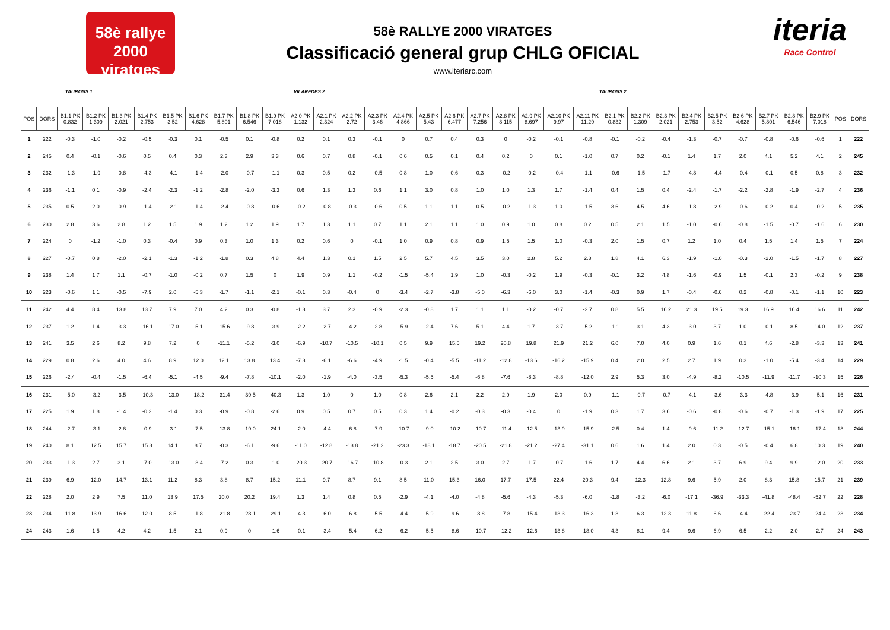58è rallye
2000 viratges
58è RALLYE 2000 VIRATGES
Classificació general grup CHLG OFICIAL
www.iteriarc.com
iteria
Race Control
TAURONS 1 VILAREDES 2 TAURONS 2
| POS | DORS | B1.1 PK 0.832 | B1.2 PK 1.309 | B1.3 PK 2.021 | B1.4 PK 2.753 | B1.5 PK 3.52 | B1.6 PK 4.628 | B1.7 PK 5.801 | B1.8 PK 6.546 | B1.9 PK 7.018 | A2.0 PK 1.132 | A2.1 PK 2.324 | A2.2 PK 2.72 | A2.3 PK 3.46 | A2.4 PK 4.866 | A2.5 PK 5.43 | A2.6 PK 6.477 | A2.7 PK 7.256 | A2.8 PK 8.115 | A2.9 PK 8.697 | A2.10 PK 9.97 | A2.11 PK 11.29 | B2.1 PK 0.832 | B2.2 PK 1.309 | B2.3 PK 2.021 | B2.4 PK 2.753 | B2.5 PK 3.52 | B2.6 PK 4.628 | B2.7 PK 5.801 | B2.8 PK 6.546 | B2.9 PK 7.018 | POS | DORS |
| --- | --- | --- | --- | --- | --- | --- | --- | --- | --- | --- | --- | --- | --- | --- | --- | --- | --- | --- | --- | --- | --- | --- | --- | --- | --- | --- | --- | --- | --- | --- | --- | --- | --- |
| 1 | 222 | -0.3 | -1.0 | -0.2 | -0.5 | -0.3 | 0.1 | -0.5 | 0.1 | -0.8 | 0.2 | 0.1 | 0.3 | -0.1 | 0 | 0.7 | 0.4 | 0.3 | 0 | -0.2 | -0.1 | -0.8 | -0.1 | -0.2 | -0.4 | -1.3 | -0.7 | -0.7 | -0.8 | -0.6 | -0.6 | 1 | 222 |
| 2 | 245 | 0.4 | -0.1 | -0.6 | 0.5 | 0.4 | 0.3 | 2.3 | 2.9 | 3.3 | 0.6 | 0.7 | 0.8 | -0.1 | 0.6 | 0.5 | 0.1 | 0.4 | 0.2 | 0 | 0.1 | -1.0 | 0.7 | 0.2 | -0.1 | 1.4 | 1.7 | 2.0 | 4.1 | 5.2 | 4.1 | 2 | 245 |
| 3 | 232 | -1.3 | -1.9 | -0.8 | -4.3 | -4.1 | -1.4 | -2.0 | -0.7 | -1.1 | 0.3 | 0.5 | 0.2 | -0.5 | 0.8 | 1.0 | 0.6 | 0.3 | -0.2 | -0.2 | -0.4 | -1.1 | -0.6 | -1.5 | -1.7 | -4.8 | -4.4 | -0.4 | -0.1 | 0.5 | 0.8 | 3 | 232 |
| 4 | 236 | -1.1 | 0.1 | -0.9 | -2.4 | -2.3 | -1.2 | -2.8 | -2.0 | -3.3 | 0.6 | 1.3 | 1.3 | 0.6 | 1.1 | 3.0 | 0.8 | 1.0 | 1.0 | 1.3 | 1.7 | -1.4 | 0.4 | 1.5 | 0.4 | -2.4 | -1.7 | -2.2 | -2.8 | -1.9 | -2.7 | 4 | 236 |
| 5 | 235 | 0.5 | 2.0 | -0.9 | -1.4 | -2.1 | -1.4 | -2.4 | -0.8 | -0.6 | -0.2 | -0.8 | -0.3 | -0.6 | 0.5 | 1.1 | 1.1 | 0.5 | -0.2 | -1.3 | 1.0 | -1.5 | 3.6 | 4.5 | 4.6 | -1.8 | -2.9 | -0.6 | -0.2 | 0.4 | -0.2 | 5 | 235 |
| 6 | 230 | 2.8 | 3.6 | 2.8 | 1.2 | 1.5 | 1.9 | 1.2 | 1.2 | 1.9 | 1.7 | 1.3 | 1.1 | 0.7 | 1.1 | 2.1 | 1.1 | 1.0 | 0.9 | 1.0 | 0.8 | 0.2 | 0.5 | 2.1 | 1.5 | -1.0 | -0.6 | -0.8 | -1.5 | -0.7 | -1.6 | 6 | 230 |
| 7 | 224 | 0 | -1.2 | -1.0 | 0.3 | -0.4 | 0.9 | 0.3 | 1.0 | 1.3 | 0.2 | 0.6 | 0 | -0.1 | 1.0 | 0.9 | 0.8 | 0.9 | 1.5 | 1.5 | 1.0 | -0.3 | 2.0 | 1.5 | 0.7 | 1.2 | 1.0 | 0.4 | 1.5 | 1.4 | 1.5 | 7 | 224 |
| 8 | 227 | -0.7 | 0.8 | -2.0 | -2.1 | -1.3 | -1.2 | -1.8 | 0.3 | 4.8 | 4.4 | 1.3 | 0.1 | 1.5 | 2.5 | 5.7 | 4.5 | 3.5 | 3.0 | 2.8 | 5.2 | 2.8 | 1.8 | 4.1 | 6.3 | -1.9 | -1.0 | -0.3 | -2.0 | -1.5 | -1.7 | 8 | 227 |
| 9 | 238 | 1.4 | 1.7 | 1.1 | -0.7 | -1.0 | -0.2 | 0.7 | 1.5 | 0 | 1.9 | 0.9 | 1.1 | -0.2 | -1.5 | -5.4 | 1.9 | 1.0 | -0.3 | -0.2 | 1.9 | -0.3 | -0.1 | 3.2 | 4.8 | -1.6 | -0.9 | 1.5 | -0.1 | 2.3 | -0.2 | 9 | 238 |
| 10 | 223 | -0.6 | 1.1 | -0.5 | -7.9 | 2.0 | -5.3 | -1.7 | -1.1 | -2.1 | -0.1 | 0.3 | -0.4 | 0 | -3.4 | -2.7 | -3.8 | -5.0 | -6.3 | -6.0 | 3.0 | -1.4 | -0.3 | 0.9 | 1.7 | -0.4 | -0.6 | 0.2 | -0.8 | -0.1 | -1.1 | 10 | 223 |
| 11 | 242 | 4.4 | 8.4 | 13.8 | 13.7 | 7.9 | 7.0 | 4.2 | 0.3 | -0.8 | -1.3 | 3.7 | 2.3 | -0.9 | -2.3 | -0.8 | 1.7 | 1.1 | 1.1 | -0.2 | -0.7 | -2.7 | 0.8 | 5.5 | 16.2 | 21.3 | 19.5 | 19.3 | 16.9 | 16.4 | 16.6 | 11 | 242 |
| 12 | 237 | 1.2 | 1.4 | -3.3 | -16.1 | -17.0 | -5.1 | -15.6 | -9.8 | -3.9 | -2.2 | -2.7 | -4.2 | -2.8 | -5.9 | -2.4 | 7.6 | 5.1 | 4.4 | 1.7 | -3.7 | -5.2 | -1.1 | 3.1 | 4.3 | -3.0 | 3.7 | 1.0 | -0.1 | 8.5 | 14.0 | 12 | 237 |
| 13 | 241 | 3.5 | 2.6 | 8.2 | 9.8 | 7.2 | 0 | -11.1 | -5.2 | -3.0 | -6.9 | -10.7 | -10.5 | -10.1 | 0.5 | 9.9 | 15.5 | 19.2 | 20.8 | 19.8 | 21.9 | 21.2 | 6.0 | 7.0 | 4.0 | 0.9 | 1.6 | 0.1 | 4.6 | -2.8 | -3.3 | 13 | 241 |
| 14 | 229 | 0.8 | 2.6 | 4.0 | 4.6 | 8.9 | 12.0 | 12.1 | 13.8 | 13.4 | -7.3 | -6.1 | -6.6 | -4.9 | -1.5 | -0.4 | -5.5 | -11.2 | -12.8 | -13.6 | -16.2 | -15.9 | 0.4 | 2.0 | 2.5 | 2.7 | 1.9 | 0.3 | -1.0 | -5.4 | -3.4 | 14 | 229 |
| 15 | 226 | -2.4 | -0.4 | -1.5 | -6.4 | -5.1 | -4.5 | -9.4 | -7.8 | -10.1 | -2.0 | -1.9 | -4.0 | -3.5 | -5.3 | -5.5 | -5.4 | -6.8 | -7.6 | -8.3 | -8.8 | -12.0 | 2.9 | 5.3 | 3.0 | -4.9 | -8.2 | -10.5 | -11.9 | -11.7 | -10.3 | 15 | 226 |
| 16 | 231 | -5.0 | -3.2 | -3.5 | -10.3 | -13.0 | -18.2 | -31.4 | -39.5 | -40.3 | 1.3 | 1.0 | 0 | 1.0 | 0.8 | 2.6 | 2.1 | 2.2 | 2.9 | 1.9 | 2.0 | 0.9 | -1.1 | -0.7 | -0.7 | -4.1 | -3.6 | -3.3 | -4.8 | -3.9 | -5.1 | 16 | 231 |
| 17 | 225 | 1.9 | 1.8 | -1.4 | -0.2 | -1.4 | 0.3 | -0.9 | -0.8 | -2.6 | 0.9 | 0.5 | 0.7 | 0.5 | 0.3 | 1.4 | -0.2 | -0.3 | -0.3 | -0.4 | 0 | -1.9 | 0.3 | 1.7 | 3.6 | -0.6 | -0.8 | -0.6 | -0.7 | -1.3 | -1.9 | 17 | 225 |
| 18 | 244 | -2.7 | -3.1 | -2.8 | -0.9 | -3.1 | -7.5 | -13.8 | -19.0 | -24.1 | -2.0 | -4.4 | -6.8 | -7.9 | -10.7 | -9.0 | -10.2 | -10.7 | -11.4 | -12.5 | -13.9 | -15.9 | -2.5 | 0.4 | 1.4 | -9.6 | -11.2 | -12.7 | -15.1 | -16.1 | -17.4 | 18 | 244 |
| 19 | 240 | 8.1 | 12.5 | 15.7 | 15.8 | 14.1 | 8.7 | -0.3 | -6.1 | -9.6 | -11.0 | -12.8 | -13.8 | -21.2 | -23.3 | -18.1 | -18.7 | -20.5 | -21.8 | -21.2 | -27.4 | -31.1 | 0.6 | 1.6 | 1.4 | 2.0 | 0.3 | -0.5 | -0.4 | 6.8 | 10.3 | 19 | 240 |
| 20 | 233 | -1.3 | 2.7 | 3.1 | -7.0 | -13.0 | -3.4 | -7.2 | 0.3 | -1.0 | -20.3 | -20.7 | -16.7 | -10.8 | -0.3 | 2.1 | 2.5 | 3.0 | 2.7 | -1.7 | -0.7 | -1.6 | 1.7 | 4.4 | 6.6 | 2.1 | 3.7 | 6.9 | 9.4 | 9.9 | 12.0 | 20 | 233 |
| 21 | 239 | 6.9 | 12.0 | 14.7 | 13.1 | 11.2 | 8.3 | 3.8 | 8.7 | 15.2 | 11.1 | 9.7 | 8.7 | 9.1 | 8.5 | 11.0 | 15.3 | 16.0 | 17.7 | 17.5 | 22.4 | 20.3 | 9.4 | 12.3 | 12.8 | 9.6 | 5.9 | 2.0 | 8.3 | 15.8 | 15.7 | 21 | 239 |
| 22 | 228 | 2.0 | 2.9 | 7.5 | 11.0 | 13.9 | 17.5 | 20.0 | 20.2 | 19.4 | 1.3 | 1.4 | 0.8 | 0.5 | -2.9 | -4.1 | -4.0 | -4.8 | -5.6 | -4.3 | -5.3 | -6.0 | -1.8 | -3.2 | -6.0 | -17.1 | -36.9 | -33.3 | -41.8 | -48.4 | -52.7 | 22 | 228 |
| 23 | 234 | 11.8 | 13.9 | 16.6 | 12.0 | 8.5 | -1.8 | -21.8 | -28.1 | -29.1 | -4.3 | -6.0 | -6.8 | -5.5 | -4.4 | -5.9 | -9.6 | -8.8 | -7.8 | -15.4 | -13.3 | -16.3 | 1.3 | 6.3 | 12.3 | 11.8 | 6.6 | -4.4 | -22.4 | -23.7 | -24.4 | 23 | 234 |
| 24 | 243 | 1.6 | 1.5 | 4.2 | 4.2 | 1.5 | 2.1 | 0.9 | 0 | -1.6 | -0.1 | -3.4 | -5.4 | -6.2 | -6.2 | -5.5 | -8.6 | -10.7 | -12.2 | -12.6 | -13.8 | -18.0 | 4.3 | 8.1 | 9.4 | 9.6 | 6.9 | 6.5 | 2.2 | 2.0 | 2.7 | 24 | 243 |